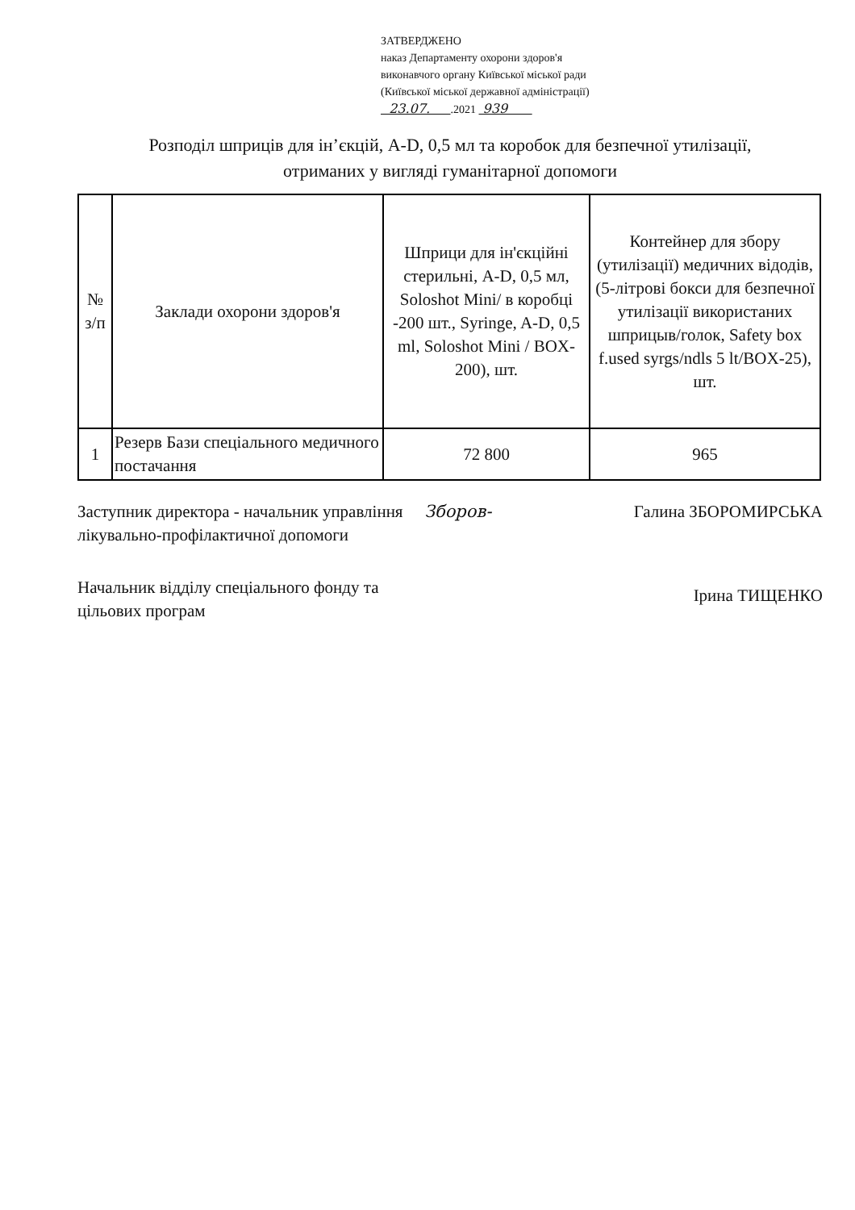ЗАТВЕРДЖЕНО
наказ Департаменту охорони здоров'я
виконавчого органу Київської міської ради
(Київської міської державної адміністрації)
23.07. .2021 939
Розподіл шприців для ін’єкцій, A-D, 0,5 мл та коробок для безпечної утилізації,
отриманих у вигляді гуманітарної допомоги
| № з/п | Заклади охорони здоров'я | Шприци для ін'єкційні стерильні, A-D, 0,5 мл, Soloshot Mini/ в коробці -200 шт., Syringe, A-D, 0,5 ml, Soloshot Mini / BOX-200), шт. | Контейнер для збору (утилізації) медичних відодів, (5-літрові бокси для безпечної утилізації використаних шприцыв/голок, Safety box f.used syrgs/ndls 5 lt/BOX-25), шт. |
| --- | --- | --- | --- |
| 1 | Резерв Бази спеціального медичного постачання | 72 800 | 965 |
Заступник директора - начальник управління лікувально-профілактичної допомоги
Зборов- Галина ЗБОРОМИРСЬКА
Начальник відділу спеціального фонду та цільових програм
Ірина ТИЩЕНКО